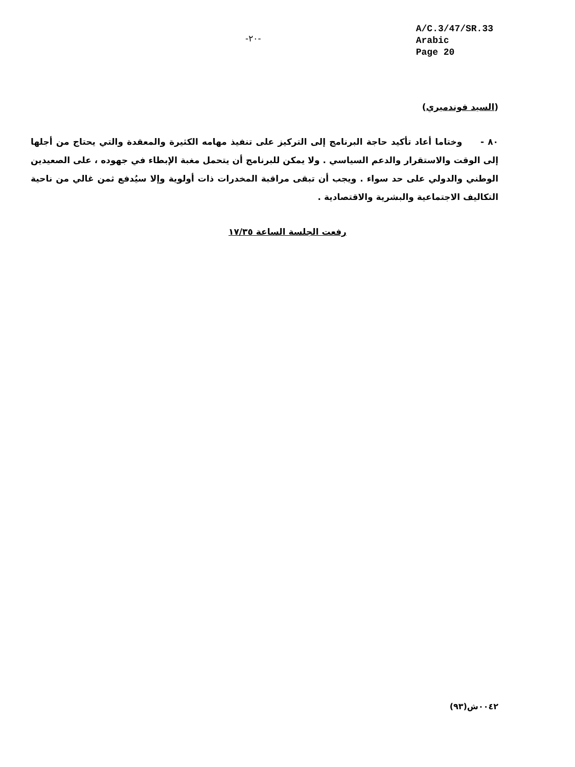-٢٠-
A/C.3/47/SR.33
Arabic
Page 20
(السيد فوندميري)
٨٠ - وختاما أعاد تأكيد حاجة البرنامج إلى التركيز على تنفيذ مهامه الكثيرة والمعقدة والتي يحتاج من أجلها إلى الوقت والاستقرار والدعم السياسي . ولا يمكن للبرنامج أن يتحمل مغبة الإبطاء في جهوده ، على الصعيدين الوطني والدولي على حد سواء . ويجب أن تبقى مراقبة المخدرات ذات أولوية وإلا سيُدفع ثمن غالي من ناحية التكاليف الاجتماعية والبشرية والاقتصادية .
رفعت الجلسة الساعة ١٧/٣٥
٠٠٤٢ش(٩٣)